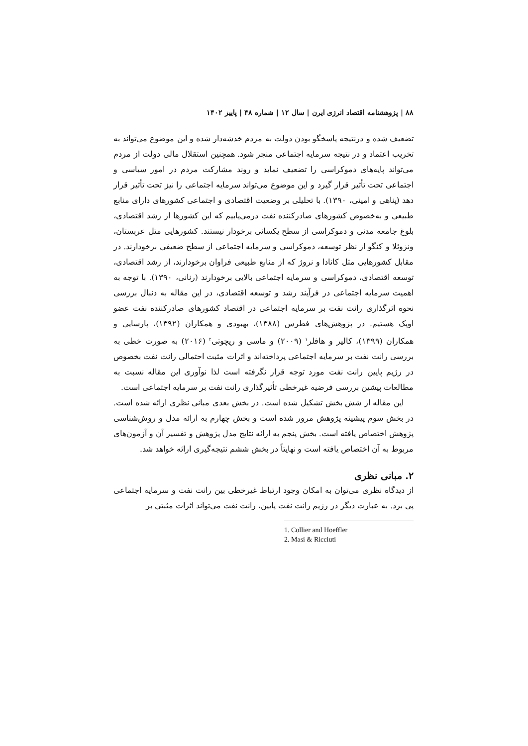۸۸ | پژوهشنامه اقتصاد انرژی ایرن | سال ۱۲ | شماره ۴۸ | پاییز ۱۴۰۲
تضعیف شده و درنتیجه پاسخگو بودن دولت به مردم خدشه‌دار شده و این موضوع می‌تواند به تخریب اعتماد و در نتیجه سرمایه اجتماعی منجر شود. همچنین استقلال مالی دولت از مردم می‌تواند پایه‌های دموکراسی را تضعیف نماید و روند مشارکت مردم در امور سیاسی و اجتماعی تحت تأثیر قرار گیرد و این موضوع می‌تواند سرمایه اجتماعی را نیز تحت تأثیر قرار دهد (پناهی و امینی، ۱۳۹۰). با تحلیلی بر وضعیت اقتصادی و اجتماعی کشورهای دارای منابع طبیعی و به‌خصوص کشورهای صادرکننده نفت درمی‌یابیم که این کشورها از رشد اقتصادی، بلوغ جامعه مدنی و دموکراسی از سطح یکسانی برخودار نیستند. کشورهایی مثل عربستان، ونزوئلا و کنگو از نظر توسعه، دموکراسی و سرمایه اجتماعی از سطح ضعیفی برخودارند. در مقابل کشورهایی مثل کانادا و نروژ که از منابع طبیعی فراوان برخودارند، از رشد اقتصادی، توسعه اقتصادی، دموکراسی و سرمایه اجتماعی بالایی برخودارند (رنانی، ۱۳۹۰). با توجه به اهمیت سرمایه اجتماعی در فرآیند رشد و توسعه اقتصادی، در این مقاله به دنبال بررسی نحوه اثرگذاری رانت نفت بر سرمایه اجتماعی در اقتصاد کشورهای صادرکننده نفت عضو اوپک هستیم. در پژوهش‌های فطرس (۱۳۸۸)، بهبودی و همکاران (۱۳۹۲)، پارسایی و همکاران (۱۳۹۹)، کالیر و هافلر<sup>۱</sup> (۲۰۰۹) و ماسی و ریچوتی<sup>۲</sup> (۲۰۱۶) به صورت خطی به بررسی رانت نفت بر سرمایه اجتماعی پرداخته‌اند و اثرات مثبت احتمالی رانت نفت بخصوص در رژیم پایین رانت نفت مورد توجه قرار نگرفته است لذا نوآوری این مقاله نسبت به مطالعات پیشین بررسی فرضیه غیرخطی تأثیرگذاری رانت نفت بر سرمایه اجتماعی است.
این مقاله از شش بخش تشکیل شده است. در بخش بعدی مبانی نظری ارائه شده است. در بخش سوم پیشینه پژوهش مرور شده است و بخش چهارم به ارائه مدل و روش‌شناسی پژوهش اختصاص یافته است. بخش پنجم به ارائه نتایج مدل پژوهش و تفسیر آن و آزمون‌های مربوط به آن اختصاص یافته است و نهایتاً در بخش ششم نتیجه‌گیری ارائه خواهد شد.
۲. مبانی نظری
از دیدگاه نظری می‌توان به امکان وجود ارتباط غیرخطی بین رانت نفت و سرمایه اجتماعی پی برد. به عبارت دیگر در رژیم رانت نفت پایین، رانت نفت می‌تواند اثرات مثبتی بر
1. Collier and Hoeffler
2. Masi & Ricciuti